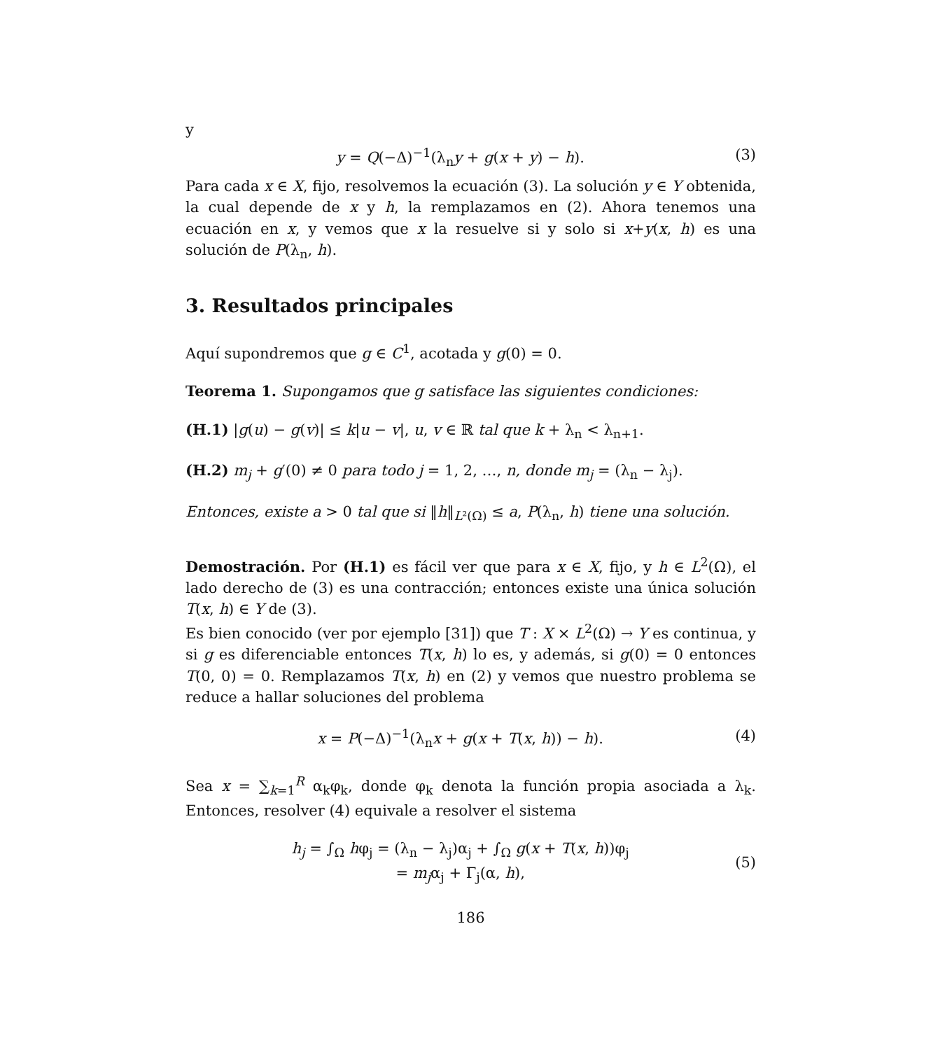y
y = Q(−Δ)<sup>−1</sup>(λ<sub>n</sub>y + g(x + y) − h). (3)
Para cada x ∈ X, fijo, resolvemos la ecuación (3). La solución y ∈ Y obtenida, la cual depende de x y h, la remplazamos en (2). Ahora tenemos una ecuación en x, y vemos que x la resuelve si y solo si x+y(x, h) es una solución de P(λ<sub>n</sub>, h).
3. Resultados principales
Aquí supondremos que g ∈ C<sup>1</sup>, acotada y g(0) = 0.
Teorema 1. Supongamos que g satisface las siguientes condiciones:
(H.1) |g(u) − g(v)| ≤ k|u − v|, u, v ∈ ℝ tal que k + λ<sub>n</sub> < λ<sub>n+1</sub>.
(H.2) m<sub>j</sub> + g′(0) ≠ 0 para todo j = 1, 2, …, n, donde m<sub>j</sub> = (λ<sub>n</sub> − λ<sub>j</sub>).
Entonces, existe a > 0 tal que si ‖h‖<sub>L²(Ω)</sub> ≤ a, P(λ<sub>n</sub>, h) tiene una solución.
Demostración. Por (H.1) es fácil ver que para x ∈ X, fijo, y h ∈ L<sup>2</sup>(Ω), el lado derecho de (3) es una contracción; entonces existe una única solución T(x, h) ∈ Y de (3).
Es bien conocido (ver por ejemplo [31]) que T : X × L<sup>2</sup>(Ω) → Y es continua, y si g es diferenciable entonces T(x, h) lo es, y además, si g(0) = 0 entonces T(0, 0) = 0. Remplazamos T(x, h) en (2) y vemos que nuestro problema se reduce a hallar soluciones del problema
x = P(−Δ)<sup>−1</sup>(λ<sub>n</sub>x + g(x + T(x, h)) − h). (4)
Sea x = ∑<sub>k=1</sub><sup>R</sup> α<sub>k</sub>φ<sub>k</sub>, donde φ<sub>k</sub> denota la función propia asociada a λ<sub>k</sub>. Entonces, resolver (4) equivale a resolver el sistema
h<sub>j</sub> = ∫<sub>Ω</sub> hφ<sub>j</sub> = (λ<sub>n</sub> − λ<sub>j</sub>)α<sub>j</sub> + ∫<sub>Ω</sub> g(x + T(x, h))φ<sub>j</sub>
= m<sub>j</sub>α<sub>j</sub> + Γ<sub>j</sub>(α, h), (5)
186